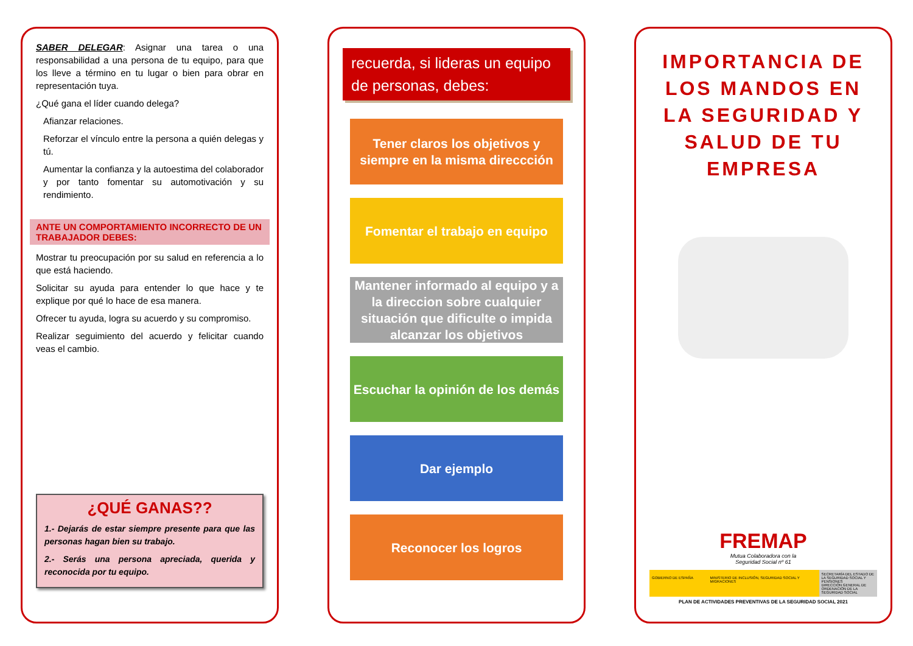SABER DELEGAR: Asignar una tarea o una responsabilidad a una persona de tu equipo, para que los lleve a término en tu lugar o bien para obrar en representación tuya.
¿Qué gana el líder cuando delega?
Afianzar relaciones.
Reforzar el vínculo entre la persona a quién delegas y tú.
Aumentar la confianza y la autoestima del colaborador y por tanto fomentar su automotivación y su rendimiento.
ANTE UN COMPORTAMIENTO INCORRECTO DE UN TRABAJADOR DEBES:
Mostrar tu preocupación por su salud en referencia a lo que está haciendo.
Solicitar su ayuda para entender lo que hace y te explique por qué lo hace de esa manera.
Ofrecer tu ayuda, logra su acuerdo y su compromiso.
Realizar seguimiento del acuerdo y felicitar cuando veas el cambio.
¿QUÉ GANAS??
1.- Dejarás de estar siempre presente para que las personas hagan bien su trabajo.
2.- Serás una persona apreciada, querida y reconocida por tu equipo.
recuerda, si lideras un equipo de personas, debes:
Tener claros los objetivos y siempre en la misma direccción
Fomentar el trabajo en equipo
Mantener informado al equipo y a la direccion sobre cualquier situación que dificulte o impida alcanzar los objetivos
Escuchar la opinión de los demás
Dar ejemplo
Reconocer los logros
IMPORTANCIA DE LOS MANDOS EN LA SEGURIDAD Y SALUD DE TU EMPRESA
FREMAP
Mutua Colaboradora con la
Seguridad Social nº 61
GOBIERNO DE ESPAÑA MINISTERIO DE INCLUSIÓN, SEGURIDAD SOCIAL Y MIGRACIONES
SECRETARÍA DEL ESTADO DE LA SEGURIDAD SOCIAL Y PENSIONES
DIRECCIÓN GENERAL DE ORDENACIÓN DE LA SEGURIDAD SOCIAL
PLAN DE ACTIVIDADES PREVENTIVAS DE LA SEGURIDAD SOCIAL 2021